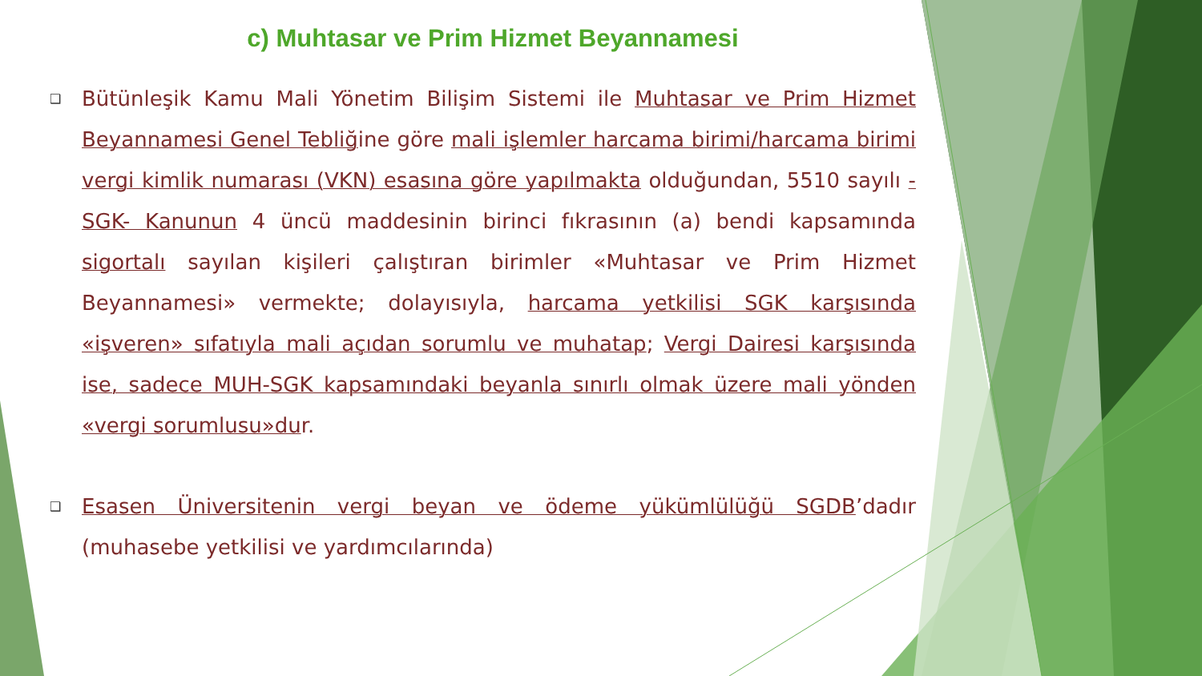c) Muhtasar ve Prim Hizmet Beyannamesi
❑ Bütünleşik Kamu Mali Yönetim Bilişim Sistemi ile Muhtasar ve Prim Hizmet Beyannamesi Genel Tebliğine göre mali işlemler harcama birimi/harcama birimi vergi kimlik numarası (VKN) esasına göre yapılmakta olduğundan, 5510 sayılı -SGK- Kanunun 4 üncü maddesinin birinci fıkrasının (a) bendi kapsamında sigortalı sayılan kişileri çalıştıran birimler «Muhtasar ve Prim Hizmet Beyannamesi» vermekte; dolayısıyla, harcama yetkilisi SGK karşısında «işveren» sıfatıyla mali açıdan sorumlu ve muhatap; Vergi Dairesi karşısında ise, sadece MUH-SGK kapsamındaki beyanla sınırlı olmak üzere mali yönden «vergi sorumlusu»dur.
❑ Esasen Üniversitenin vergi beyan ve ödeme yükümlülüğü SGDB’dadır (muhasebe yetkilisi ve yardımcılarında)